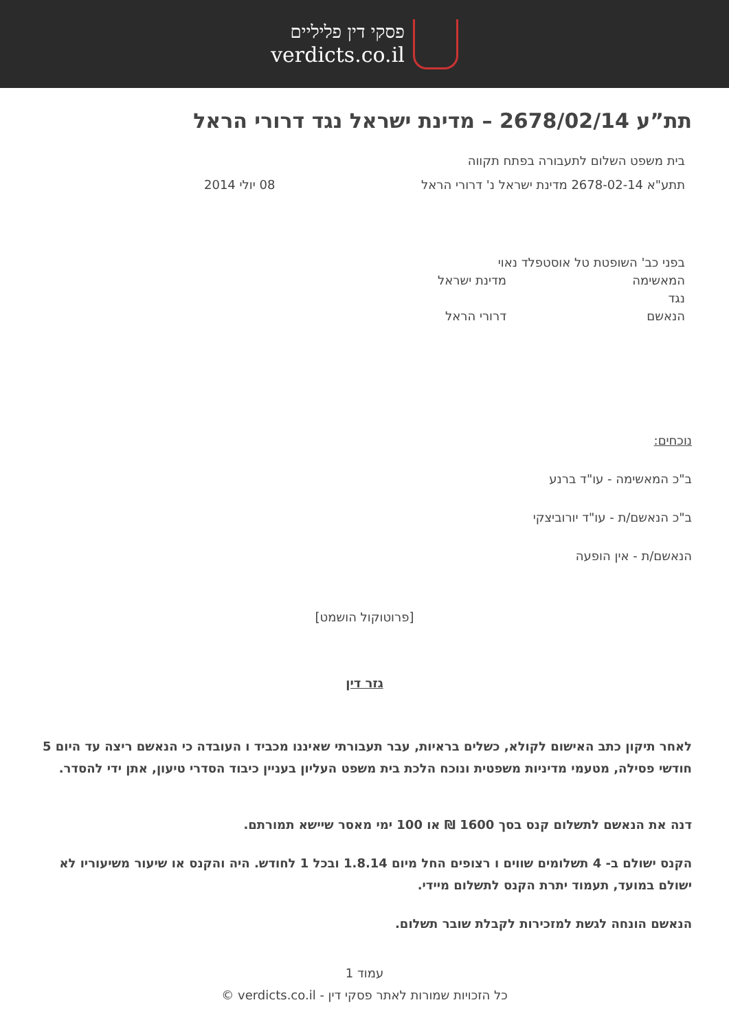פסקי דין פליליים
verdicts.co.il
תת”ע 2678/02/14 – מדינת ישראל נגד דרורי הראל
בית משפט השלום לתעבורה בפתח תקווה
תתע"א 2678-02-14 מדינת ישראל נ' דרורי הראל 08 יולי 2014
בפני כב' השופטת טל אוסטפלד נאוי
המאשימה מדינת ישראל
נגד
הנאשם דרורי הראל
נוכחים:
ב"כ המאשימה - עו"ד ברנע
ב"כ הנאשם/ת - עו"ד יורוביצקי
הנאשם/ת - אין הופעה
[פרוטוקול הושמט]
גזר דין
לאחר תיקון כתב האישום לקולא, כשלים בראיות, עבר תעבורתי שאיננו מכביד ו העובדה כי הנאשם ריצה עד היום 5 חודשי פסילה, מטעמי מדיניות משפטית ונוכח הלכת בית משפט העליון בעניין כיבוד הסדרי טיעון, אתן ידי להסדר.
דנה את הנאשם לתשלום קנס בסך 1600 ₪ או 100 ימי מאסר שיישא תמורתם.
הקנס ישולם ב- 4 תשלומים שווים ו רצופים החל מיום 1.8.14 ובכל 1 לחודש. היה והקנס או שיעור משיעוריו לא ישולם במועד, תעמוד יתרת הקנס לתשלום מיידי.
הנאשם הונחה לגשת למזכירות לקבלת שובר תשלום.
עמוד 1
כל הזכויות שמורות לאתר פסקי דין - verdicts.co.il ©